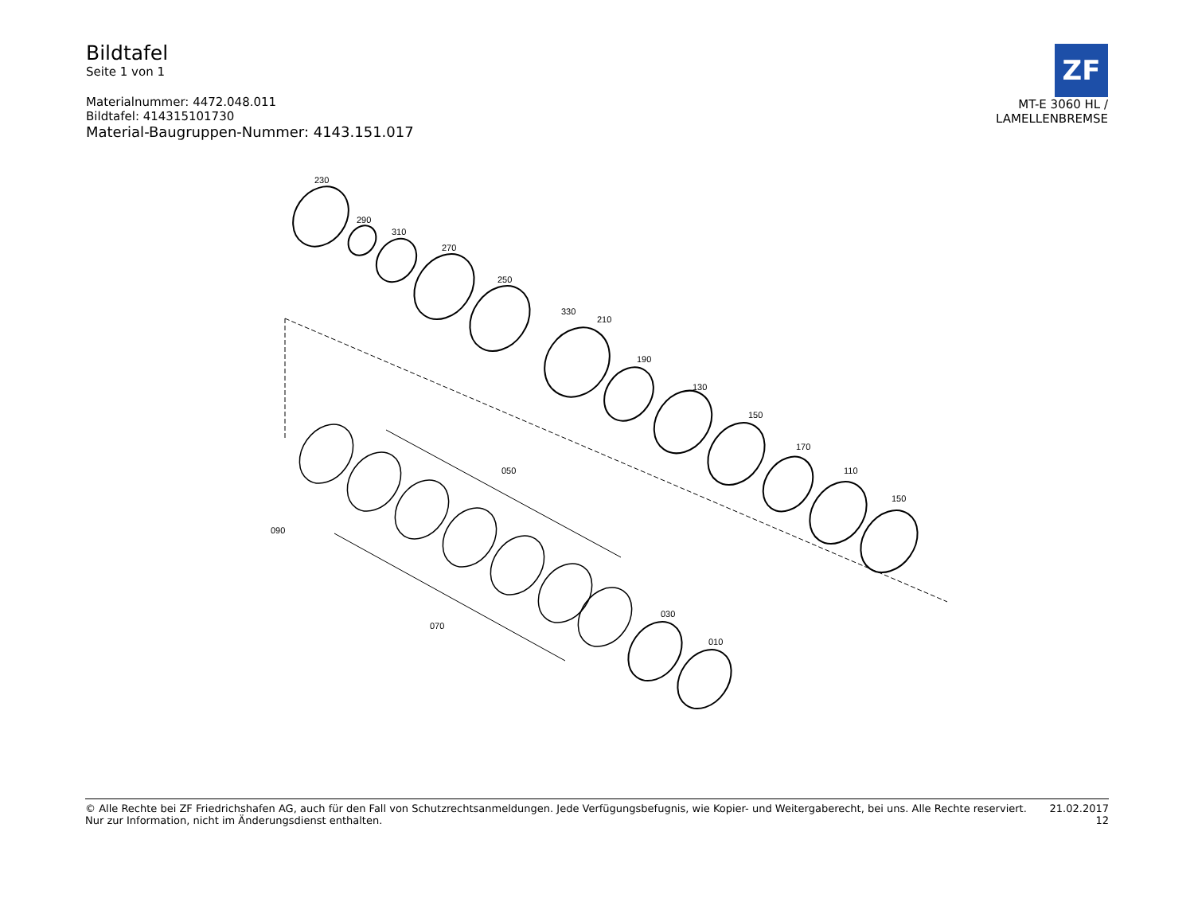Bildtafel
Seite 1 von 1
Materialnummer: 4472.048.011
Bildtafel: 414315101730
Material-Baugruppen-Nummer: 4143.151.017
ZF
MT-E 3060 HL /
LAMELLENBREMSE
230
290
310
270
250
330
210
190
130
150
170
110
150
050
090
070
030
010
© Alle Rechte bei ZF Friedrichshafen AG, auch für den Fall von Schutzrechtsanmeldungen. Jede Verfügungsbefugnis, wie Kopier- und Weitergaberecht, bei uns. Alle Rechte reserviert.
Nur zur Information, nicht im Änderungsdienst enthalten.
21.02.2017
12